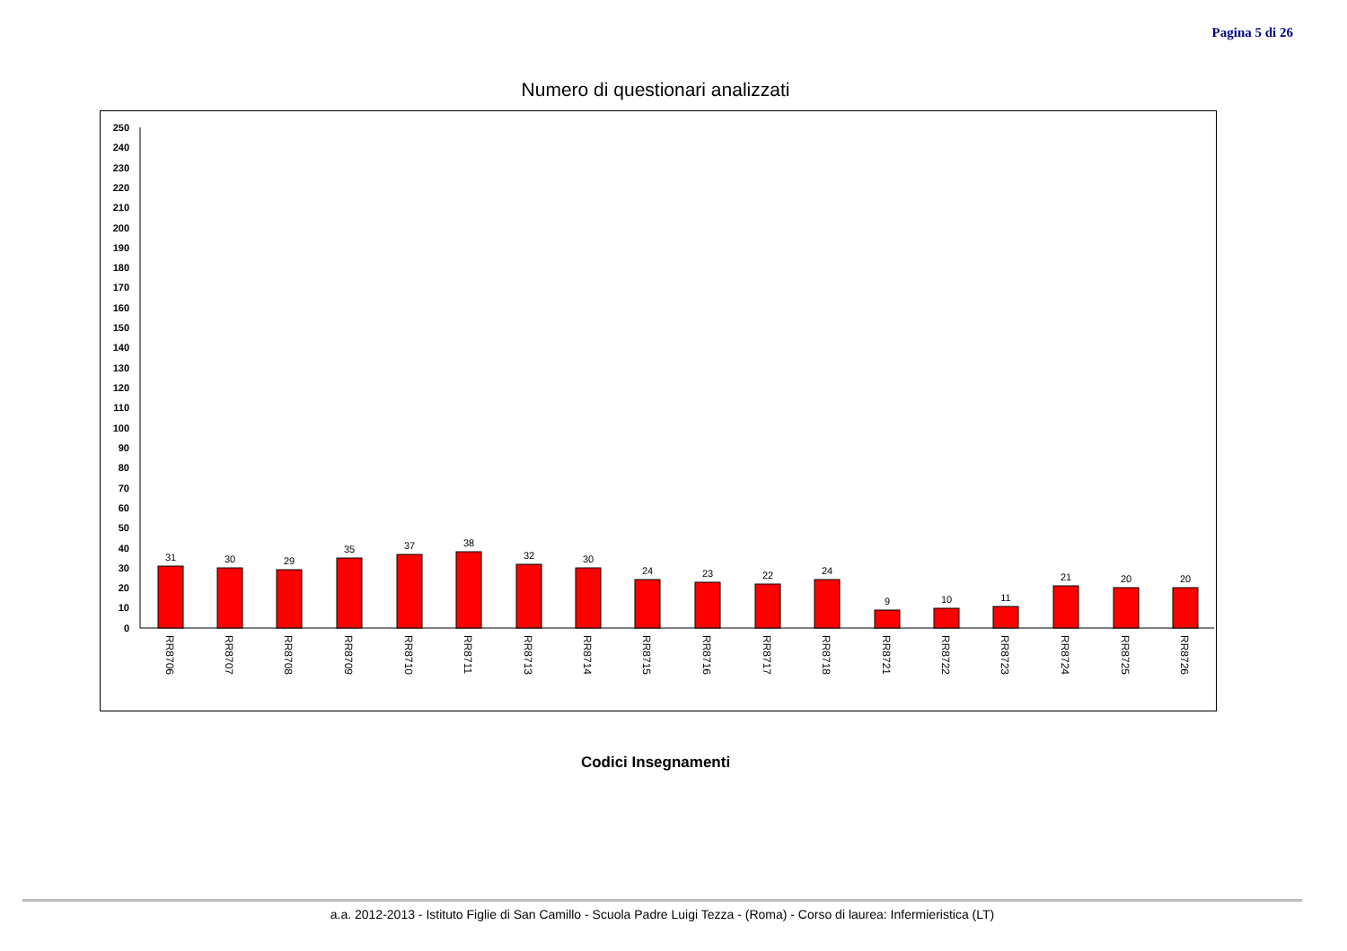Pagina 5 di 26
Numero di questionari analizzati
0
10
20
30
40
50
60
70
80
90
100
110
120
130
140
150
160
170
180
190
200
210
220
230
240
250
31
30
29
35
37
38
32
30
24
23
22
24
9
10
11
21
20
20
RR8706
RR8707
RR8708
RR8709
RR8710
RR8711
RR8713
RR8714
RR8715
RR8716
RR8717
RR8718
RR8721
RR8722
RR8723
RR8724
RR8725
RR8726
Codici Insegnamenti
a.a. 2012-2013 - Istituto Figlie di San Camillo - Scuola Padre Luigi Tezza - (Roma) - Corso di laurea: Infermieristica (LT)